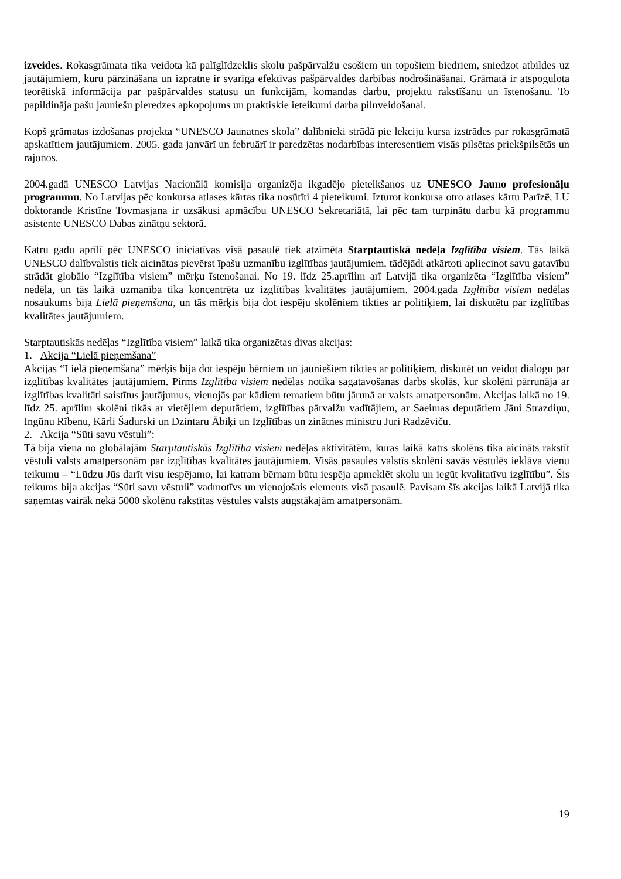izveides. Rokasgrāmata tika veidota kā palīglīdzeklis skolu pašpārvalžu esošiem un topošiem biedriem, sniedzot atbildes uz jautājumiem, kuru pārzināšana un izpratne ir svarīga efektīvas pašpārvaldes darbības nodrošināšanai. Grāmatā ir atspoguļota teorētiskā informācija par pašpārvaldes statusu un funkcijām, komandas darbu, projektu rakstīšanu un īstenošanu. To papildināja pašu jauniešu pieredzes apkopojums un praktiskie ieteikumi darba pilnveidošanai.
Kopš grāmatas izdošanas projekta “UNESCO Jaunatnes skola” dalībnieki strādā pie lekciju kursa izstrādes par rokasgrāmatā apskatītiem jautājumiem. 2005. gada janvārī un februārī ir paredzētas nodarbības interesentiem visās pilsētas priekšpilsētās un rajonos.
2004.gadā UNESCO Latvijas Nacionālā komisija organizēja ikgadējo pieteikšanos uz UNESCO Jauno profesionāļu programmu. No Latvijas pēc konkursa atlases kārtas tika nosūtīti 4 pieteikumi. Izturot konkursa otro atlases kārtu Parīzē, LU doktorande Kristīne Tovmasjana ir uzsākusi apmācību UNESCO Sekretariātā, lai pēc tam turpinātu darbu kā programmu asistente UNESCO Dabas zinātņu sektorā.
Katru gadu aprīlī pēc UNESCO iniciatīvas visā pasaulē tiek atzīmēta Starptautiskā nedēļa Izglītība visiem. Tās laikā UNESCO dalībvalstis tiek aicinātas pievērst īpašu uzmanību izglītības jautājumiem, tādējādi atkārtoti apliecinot savu gatavību strādāt globālo “Izglītība visiem” mērķu īstenošanai. No 19. līdz 25.aprīlim arī Latvijā tika organizēta “Izglītība visiem” nedēļa, un tās laikā uzmanība tika koncentrēta uz izglītības kvalitātes jautājumiem. 2004.gada Izglītība visiem nedēļas nosaukums bija Lielā pieņemšana, un tās mērķis bija dot iespēju skolēniem tikties ar politiķiem, lai diskutētu par izglītības kvalitātes jautājumiem.
Starptautiskās nedēļas “Izglītība visiem” laikā tika organizētas divas akcijas:
1. Akcija “Lielā pieņemšana”
Akcijas “Lielā pieņemšana” mērķis bija dot iespēju bērniem un jauniešiem tikties ar politiķiem, diskutēt un veidot dialogu par izglītības kvalitātes jautājumiem. Pirms Izglītība visiem nedēļas notika sagatavošanas darbs skolās, kur skolēni pārrunāja ar izglītības kvalitāti saistītus jautājumus, vienojās par kādiem tematiem būtu jārunā ar valsts amatpersonām. Akcijas laikā no 19. līdz 25. aprīlim skolēni tikās ar vietējiem deputātiem, izglītības pārvalžu vadītājiem, ar Saeimas deputātiem Jāni Strazdiņu, Ingūnu Rībenu, Kārli Šadurski un Dzintaru Ābiķi un Izglītības un zinātnes ministru Juri Radzēviču.
2. Akcija “Sūti savu vēstuli”:
Tā bija viena no globālajām Starptautiskās Izglītība visiem nedēļas aktivitātēm, kuras laikā katrs skolēns tika aicināts rakstīt vēstuli valsts amatpersonām par izglītības kvalitātes jautājumiem. Visās pasaules valstīs skolēni savās vēstulēs iekļāva vienu teikumu – “Lūdzu Jūs darīt visu iespējamo, lai katram bērnam būtu iespēja apmeklēt skolu un iegūt kvalitatīvu izglītību”. Šis teikums bija akcijas “Sūti savu vēstuli” vadmotīvs un vienojošais elements visā pasaulē. Pavisam šīs akcijas laikā Latvijā tika saņemtas vairāk nekā 5000 skolēnu rakstītas vēstules valsts augstākajām amatpersonām.
19